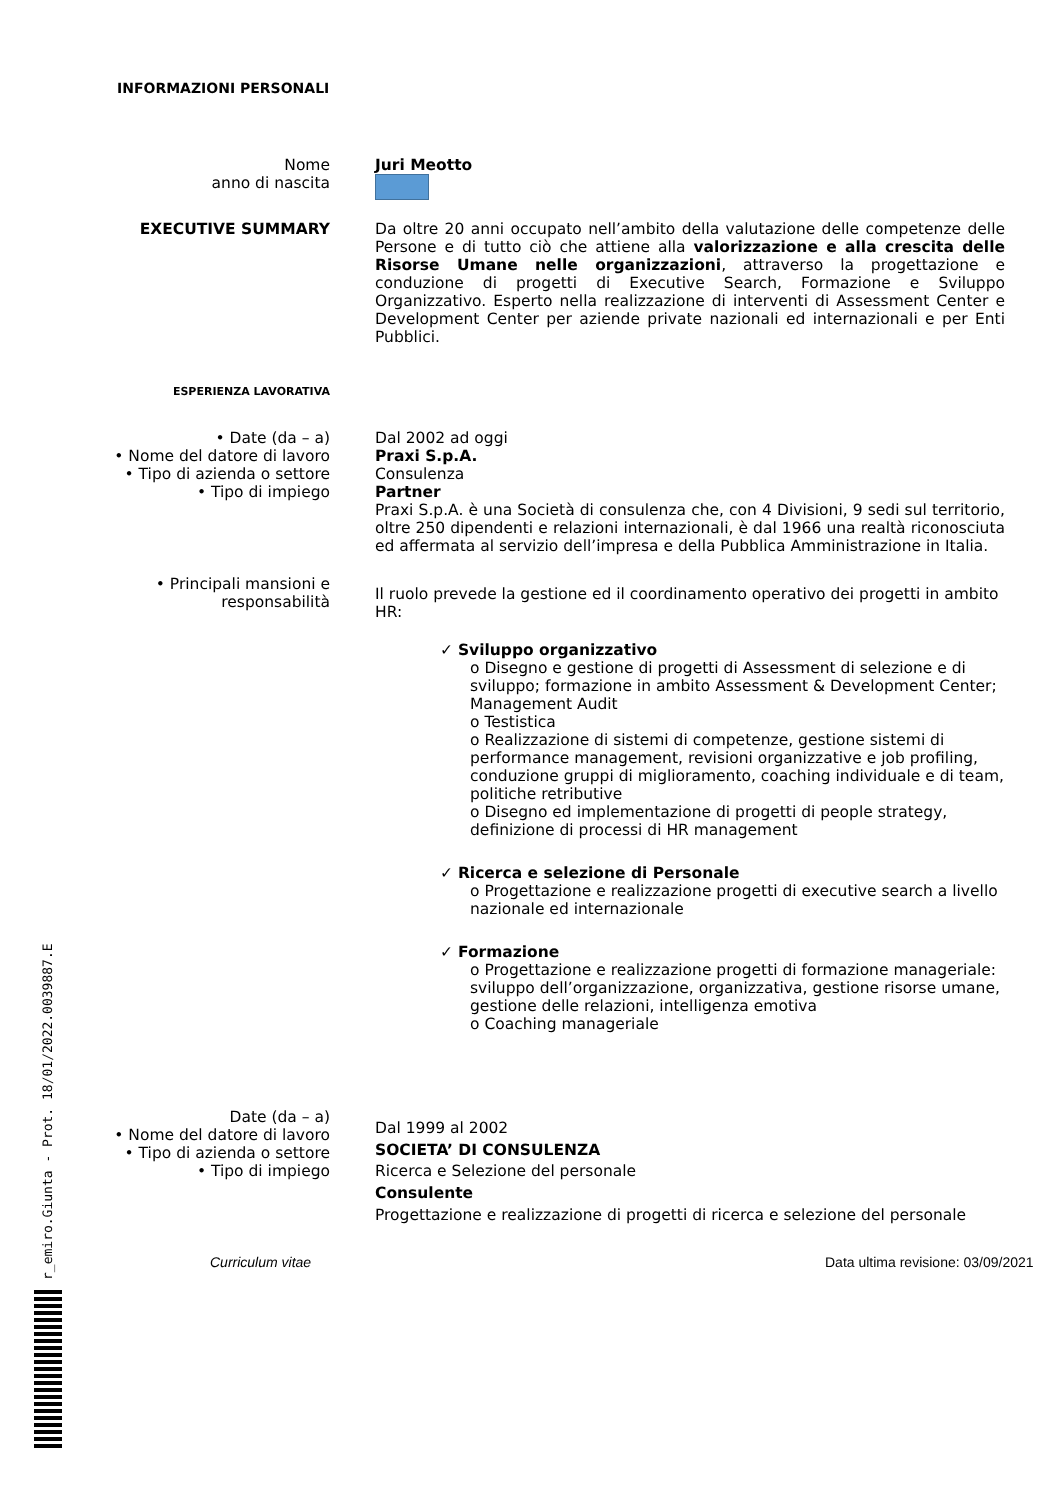r_emiro.Giunta - Prot. 18/01/2022.0039887.E
INFORMAZIONI PERSONALI
Nome
anno di nascita
Juri Meotto
EXECUTIVE SUMMARY Da oltre 20 anni occupato nell’ambito della valutazione delle competenze delle Persone e di tutto ciò che attiene alla valorizzazione e alla crescita delle Risorse Umane nelle organizzazioni, attraverso la progettazione e conduzione di progetti di Executive Search, Formazione e Sviluppo Organizzativo. Esperto nella realizzazione di interventi di Assessment Center e Development Center per aziende private nazionali ed internazionali e per Enti Pubblici.
ESPERIENZA LAVORATIVA
• Date (da – a)
• Nome del datore di lavoro
• Tipo di azienda o settore
• Tipo di impiego
Dal 2002 ad oggi
Praxi S.p.A.
Consulenza
Partner
Praxi S.p.A. è una Società di consulenza che, con 4 Divisioni, 9 sedi sul territorio, oltre 250 dipendenti e relazioni internazionali, è dal 1966 una realtà riconosciuta ed affermata al servizio dell’impresa e della Pubblica Amministrazione in Italia.
• Principali mansioni e responsabilità
Il ruolo prevede la gestione ed il coordinamento operativo dei progetti in ambito HR:
✓ Sviluppo organizzativo
o Disegno e gestione di progetti di Assessment di selezione e di sviluppo; formazione in ambito Assessment & Development Center; Management Audit
o Testistica
o Realizzazione di sistemi di competenze, gestione sistemi di performance management, revisioni organizzative e job profiling, conduzione gruppi di miglioramento, coaching individuale e di team, politiche retributive
o Disegno ed implementazione di progetti di people strategy, definizione di processi di HR management
✓ Ricerca e selezione di Personale
o Progettazione e realizzazione progetti di executive search a livello nazionale ed internazionale
✓ Formazione
o Progettazione e realizzazione progetti di formazione manageriale: sviluppo dell’organizzazione, organizzativa, gestione risorse umane, gestione delle relazioni, intelligenza emotiva
o Coaching manageriale
Date (da – a)
• Nome del datore di lavoro
• Tipo di azienda o settore
• Tipo di impiego
Dal 1999 al 2002
SOCIETA’ DI CONSULENZA
Ricerca e Selezione del personale
Consulente
Progettazione e realizzazione di progetti di ricerca e selezione del personale
Curriculum vitae Data ultima revisione: 03/09/2021